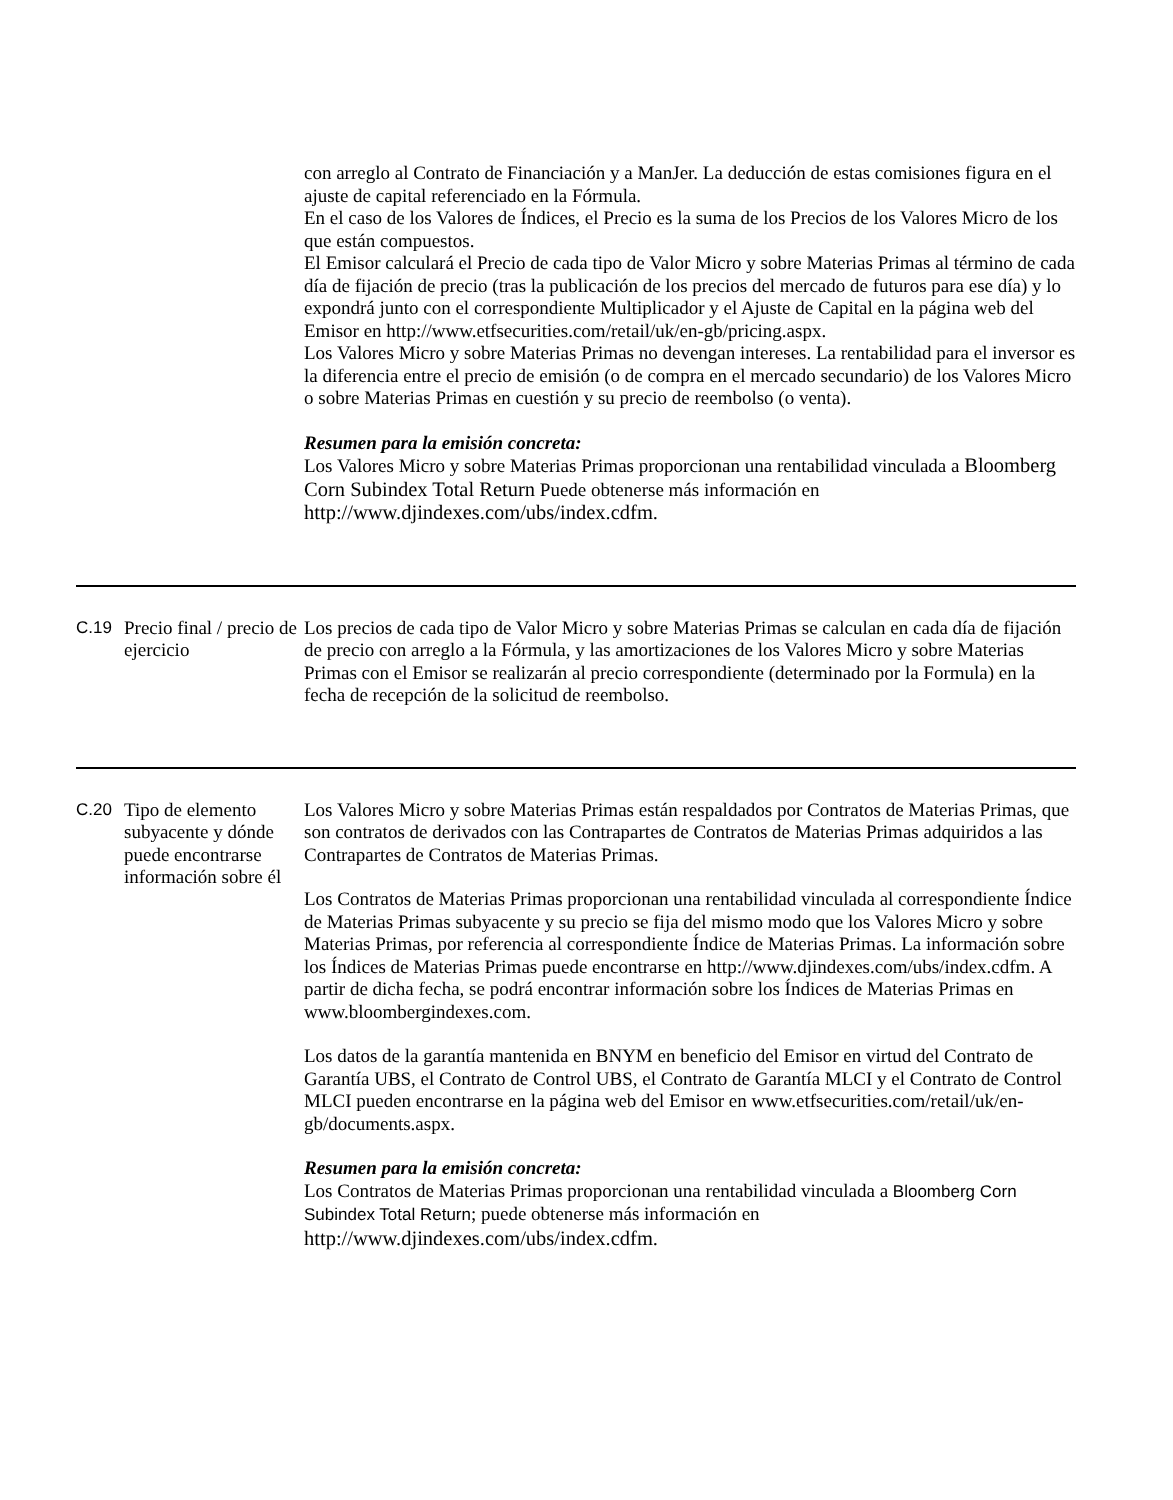| | | con arreglo al Contrato de Financiación y a ManJer. La deducción de estas comisiones figura en el ajuste de capital referenciado en la Fórmula. En el caso de los Valores de Índices, el Precio es la suma de los Precios de los Valores Micro de los que están compuestos. El Emisor calculará el Precio de cada tipo de Valor Micro y sobre Materias Primas al término de cada día de fijación de precio (tras la publicación de los precios del mercado de futuros para ese día) y lo expondrá junto con el correspondiente Multiplicador y el Ajuste de Capital en la página web del Emisor en http://www.etfsecurities.com/retail/uk/en-gb/pricing.aspx. Los Valores Micro y sobre Materias Primas no devengan intereses. La rentabilidad para el inversor es la diferencia entre el precio de emisión (o de compra en el mercado secundario) de los Valores Micro o sobre Materias Primas en cuestión y su precio de reembolso (o venta). Resumen para la emisión concreta: Los Valores Micro y sobre Materias Primas proporcionan una rentabilidad vinculada a Bloomberg Corn Subindex Total Return Puede obtenerse más información en http://www.djindexes.com/ubs/index.cdfm. |
| C.19 | Precio final / precio de ejercicio | Los precios de cada tipo de Valor Micro y sobre Materias Primas se calculan en cada día de fijación de precio con arreglo a la Fórmula, y las amortizaciones de los Valores Micro y sobre Materias Primas con el Emisor se realizarán al precio correspondiente (determinado por la Formula) en la fecha de recepción de la solicitud de reembolso. |
| C.20 | Tipo de elemento subyacente y dónde puede encontrarse información sobre él | Los Valores Micro y sobre Materias Primas están respaldados por Contratos de Materias Primas, que son contratos de derivados con las Contrapartes de Contratos de Materias Primas adquiridos a las Contrapartes de Contratos de Materias Primas. Los Contratos de Materias Primas proporcionan una rentabilidad vinculada al correspondiente Índice de Materias Primas subyacente y su precio se fija del mismo modo que los Valores Micro y sobre Materias Primas, por referencia al correspondiente Índice de Materias Primas. La información sobre los Índices de Materias Primas puede encontrarse en http://www.djindexes.com/ubs/index.cdfm. A partir de dicha fecha, se podrá encontrar información sobre los Índices de Materias Primas en www.bloombergindexes.com. Los datos de la garantía mantenida en BNYM en beneficio del Emisor en virtud del Contrato de Garantía UBS, el Contrato de Control UBS, el Contrato de Garantía MLCI y el Contrato de Control MLCI pueden encontrarse en la página web del Emisor en www.etfsecurities.com/retail/uk/en-gb/documents.aspx. Resumen para la emisión concreta: Los Contratos de Materias Primas proporcionan una rentabilidad vinculada a Bloomberg Corn Subindex Total Return ; puede obtenerse más información en http://www.djindexes.com/ubs/index.cdfm. |